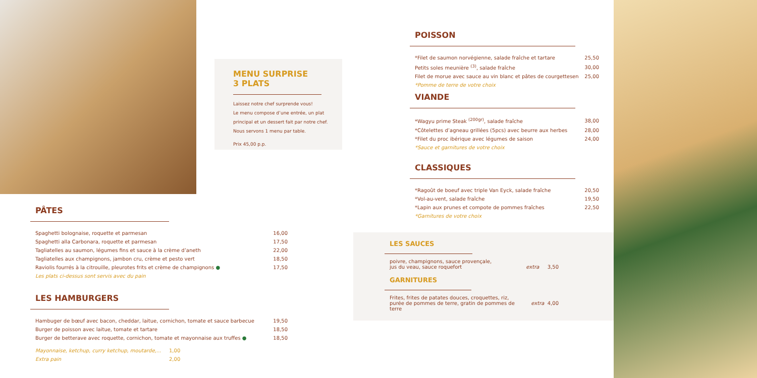MENU SURPRISE
3 PLATS
Laissez notre chef surprende vous!
Le menu compose d’une entrée, un plat
principal et un dessert fait par notre chef.
Nous servons 1 menu par table.
Prix 45,00 p.p.
PÂTES
| Spaghetti bolognaise, roquette et parmesan | 16,00 |
| Spaghetti alla Carbonara, roquette et parmesan | 17,50 |
| Tagliatelles au saumon, légumes fins et sauce à la crème d’aneth | 22,00 |
| Tagliatelles aux champignons, jambon cru, crème et pesto vert | 18,50 |
| Raviolis fourrés à la citrouille, pleurotes frits et crème de champignons ● | 17,50 |
| Les plats ci-dessus sont servis avec du pain | |
LES HAMBURGERS
| Hambuger de bœuf avec bacon, cheddar, laitue, cornichon, tomate et sauce barbecue | 19,50 |
| Burger de poisson avec laitue, tomate et tartare | 18,50 |
| Burger de betterave avec roquette, cornichon, tomate et mayonnaise aux truffes ● | 18,50 |
| Mayonnaise, ketchup, curry ketchup, moutarde,... | 1,00 |
| Extra pain | 2,00 |
POISSON
| *Filet de saumon norvégienne, salade fraîche et tartare | 25,50 |
| Petits soles meunière <sup>(3)</sup>, salade fraîche | 30,00 |
| Filet de morue avec sauce au vin blanc et pâtes de courgettesen | 25,00 |
| *Pomme de terre de votre choix | |
VIANDE
| *Wagyu prime Steak <sup>(200gr)</sup>, salade fraîche | 38,00 |
| *Côtelettes d’agneau grillées (5pcs) avec beurre aux herbes | 28,00 |
| *Filet du proc ibérique avec légumes de saison | 24,00 |
| *Sauce et garnitures de votre choix | |
CLASSIQUES
| *Ragoût de boeuf avec triple Van Eyck, salade fraîche | 20,50 |
| *Vol-au-vent, salade fraîche | 19,50 |
| *Lapin aux prunes et compote de pommes fraîches | 22,50 |
| *Garnitures de votre choix | |
LES SAUCES
| poivre, champignons, sauce provençale, jus du veau, sauce roquefort | extra | 3,50 |
GARNITURES
| Frites, frites de patates douces, croquettes, riz, purée de pommes de terre, gratin de pommes de terre | extra | 4,00 |